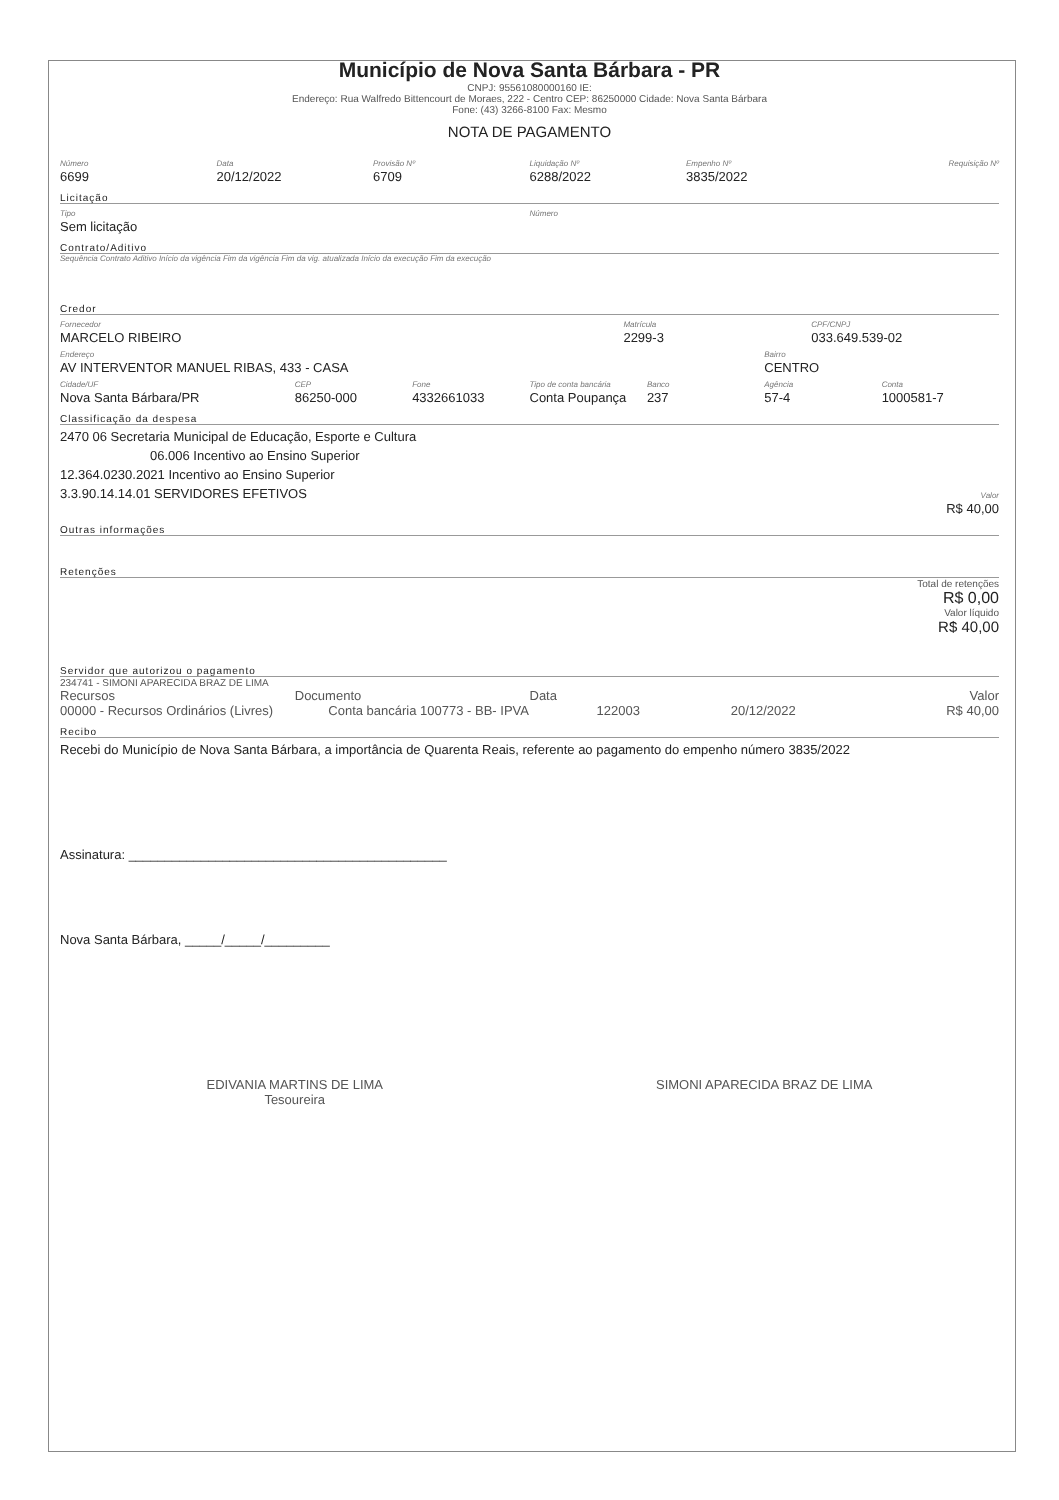Município de Nova Santa Bárbara - PR
CNPJ: 95561080000160 IE:
Endereço: Rua Walfredo Bittencourt de Moraes, 222 - Centro CEP: 86250000 Cidade: Nova Santa Bárbara
Fone: (43) 3266-8100 Fax: Mesmo
NOTA DE PAGAMENTO
Número
6699
Data
20/12/2022
Provisão Nº
6709
Liquidação Nº
6288/2022
Empenho Nº
3835/2022
Requisição Nº
Licitação
Tipo
Sem licitação
Número
Contrato/Aditivo
Sequência Contrato Aditivo Início da vigência Fim da vigência Fim da vig. atualizada Início da execução Fim da execução
Credor
Fornecedor
MARCELO RIBEIRO
Matrícula
2299-3
CPF/CNPJ
033.649.539-02
Endereço
AV INTERVENTOR MANUEL RIBAS, 433 - CASA
Bairro
CENTRO
Cidade/UF
Nova Santa Bárbara/PR
CEP
86250-000
Fone
4332661033
Tipo de conta bancária
Conta Poupança
Banco
237
Agência
57-4
Conta
1000581-7
Classificação da despesa
2470 06 Secretaria Municipal de Educação, Esporte e Cultura
06.006 Incentivo ao Ensino Superior
12.364.0230.2021 Incentivo ao Ensino Superior
3.3.90.14.14.01 SERVIDORES EFETIVOS
Valor
R$ 40,00
Outras informações
Retenções
Total de retenções
R$ 0,00
Valor líquido
R$ 40,00
Servidor que autorizou o pagamento
234741 - SIMONI APARECIDA BRAZ DE LIMA
Recursos Documento Data Valor
00000 - Recursos Ordinários (Livres)
Conta bancária 100773 - BB- IPVA
122003 20/12/2022 R$ 40,00
Recibo
Recebi do Município de Nova Santa Bárbara, a importância de Quarenta Reais, referente ao pagamento do empenho número 3835/2022
Assinatura: ____________________________________________
Nova Santa Bárbara, _____/_____/_________
EDIVANIA MARTINS DE LIMA
Tesoureira
SIMONI APARECIDA BRAZ DE LIMA